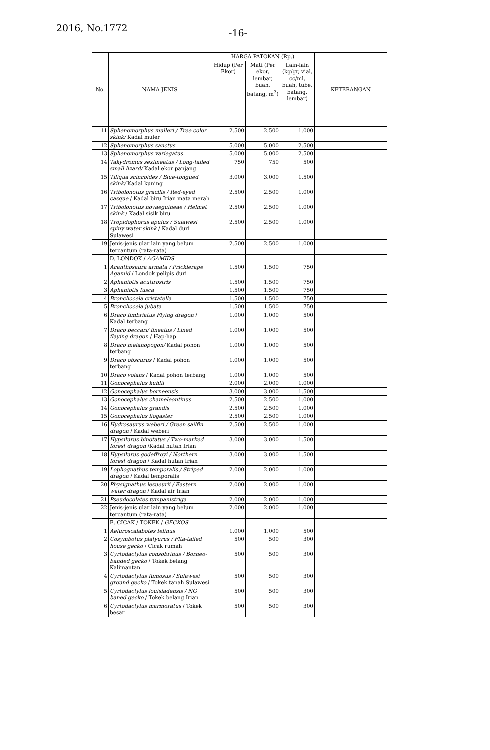2016, No.1772
-16-
| No. | NAMA JENIS | HARGA PATOKAN (Rp.) | | | KETERANGAN |
| --- | --- | --- | --- | --- | --- |
| | | Hidup (Per Ekor) | Mati (Per ekor, lembar, buah, batang, m<sup>3</sup>) | Lain-lain (kg/gr, vial, cc/ml, buah, tube, batang, lembar) | |
| 11 | Sphenomorphus mulleri / Tree color skink/ Kadal muler | 2.500 | 2.500 | 1.000 | |
| 12 | Sphenomorphus sanctus | 5.000 | 5.000 | 2.500 | |
| 13 | Sphenomorphus variegatus | 5.000 | 5.000 | 2.500 | |
| 14 | Takydromus sexlineatus / Long-tailed small lizard/ Kadal ekor panjang | 750 | 750 | 500 | |
| 15 | Tiliqua scincoides / Blue-tongued skink/ Kadal kuning | 3.000 | 3.000 | 1.500 | |
| 16 | Tribolonotus gracilis / Red-eyed casque / Kadal biru Irian mata merah | 2.500 | 2.500 | 1.000 | |
| 17 | Tribolonotus novaeguineae / Helmet skink / Kadal sisik biru | 2.500 | 2.500 | 1.000 | |
| 18 | Tropidophorus apulus / Sulawesi spiny water skink / Kadal duri Sulawesi | 2.500 | 2.500 | 1.000 | |
| 19 | Jenis-jenis ular lain yang belum tercantum (rata-rata) | 2.500 | 2.500 | 1.000 | |
| | D. LONDOK / AGAMIDS | | | | |
| 1 | Acanthosaura armata / Pricklerape Agamid / Londok pelipis duri | 1.500 | 1.500 | 750 | |
| 2 | Aphaniotis acutirostris | 1.500 | 1.500 | 750 | |
| 3 | Aphaniotis fusca | 1.500 | 1.500 | 750 | |
| 4 | Bronchocela cristatella | 1.500 | 1.500 | 750 | |
| 5 | Bronchocela jubata | 1.500 | 1.500 | 750 | |
| 6 | Draco fimbriatus Flying dragon / Kadal terbang | 1.000 | 1.000 | 500 | |
| 7 | Draco beccari/ lineatus / Lined flaying dragon / Hap-hap | 1.000 | 1.000 | 500 | |
| 8 | Draco melanopogon/ Kadal pohon terbang | 1.000 | 1.000 | 500 | |
| 9 | Draco obscurus / Kadal pohon terbang | 1.000 | 1.000 | 500 | |
| 10 | Draco volans / Kadal pohon terbang | 1.000 | 1.000 | 500 | |
| 11 | Gonocephalus kuhlii | 2.000 | 2.000 | 1.000 | |
| 12 | Gonocephalus borneensis | 3.000 | 3.000 | 1.500 | |
| 13 | Gonocephalus chameleontinus | 2.500 | 2.500 | 1.000 | |
| 14 | Gonocephalus grandis | 2.500 | 2.500 | 1.000 | |
| 15 | Gonocephalus liogaster | 2.500 | 2.500 | 1.000 | |
| 16 | Hydrosaurus weberi / Green sailfin dragon / Kadal weberi | 2.500 | 2.500 | 1.000 | |
| 17 | Hypsilurus binotatus / Two-marked forest dragon /Kadal hutan Irian | 3.000 | 3.000 | 1.500 | |
| 18 | Hypsilurus godeffroyi / Northern forest dragon / Kadal hutan Irian | 3.000 | 3.000 | 1.500 | |
| 19 | Lophognathus temporalis / Striped dragon / Kadal temporalis | 2.000 | 2.000 | 1.000 | |
| 20 | Physignathus lesueurii / Eastern water dragon / Kadal air Irian | 2.000 | 2.000 | 1.000 | |
| 21 | Pseudocolates tympanistriga | 2.000 | 2.000 | 1.000 | |
| 22 | Jenis-jenis ular lain yang belum tercantum (rata-rata) | 2.000 | 2.000 | 1.000 | |
| | E. CICAK / TOKEK / GECKOS | | | | |
| 1 | Aeluroscalabotes felinus | 1.000 | 1.000 | 500 | |
| 2 | Cosymbotus platyurus / Flta-tailed house gecko / Cicak rumah | 500 | 500 | 300 | |
| 3 | Cyrtodactylus consobrinus / Borneo-banded gecko / Tokek belang Kalimantan | 500 | 500 | 300 | |
| 4 | Cyrtodactylus fumosus / Sulawesi ground gecko / Tokek tanah Sulawesi | 500 | 500 | 300 | |
| 5 | Cyrtodactylus louisiadensis / NG baned gecko / Tokek belang Irian | 500 | 500 | 300 | |
| 6 | Cyrtodactylus marmoratus / Tokek besar | 500 | 500 | 300 | |